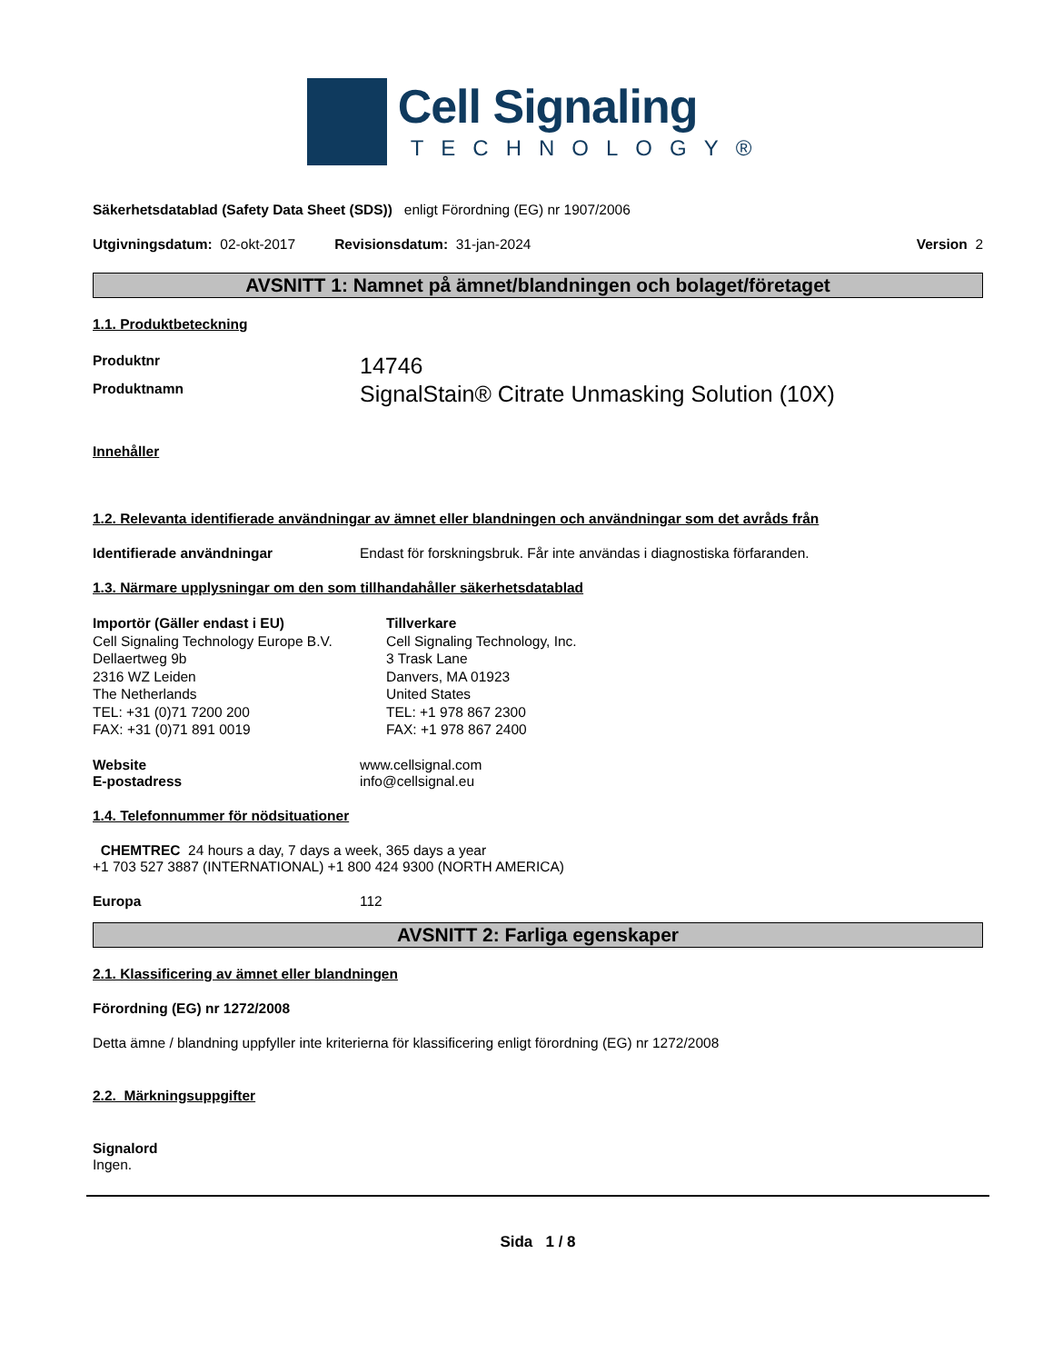Cell Signaling
TECHNOLOGY®
Säkerhetsdatablad (Safety Data Sheet (SDS)) enligt Förordning (EG) nr 1907/2006
Utgivningsdatum: 02-okt-2017 Revisionsdatum: 31-jan-2024 Version 2
AVSNITT 1: Namnet på ämnet/blandningen och bolaget/företaget
1.1. Produktbeteckning
Produktnr 14746
Produktnamn SignalStain® Citrate Unmasking Solution (10X)
Innehåller
1.2. Relevanta identifierade användningar av ämnet eller blandningen och användningar som det avråds från
Identifierade användningar Endast för forskningsbruk. Får inte användas i diagnostiska förfaranden.
1.3. Närmare upplysningar om den som tillhandahåller säkerhetsdatablad
Importör (Gäller endast i EU)
Cell Signaling Technology Europe B.V.
Dellaertweg 9b
2316 WZ Leiden
The Netherlands
TEL: +31 (0)71 7200 200
FAX: +31 (0)71 891 0019
Tillverkare
Cell Signaling Technology, Inc.
3 Trask Lane
Danvers, MA 01923
United States
TEL: +1 978 867 2300
FAX: +1 978 867 2400
Website www.cellsignal.com
E-postadress info@cellsignal.eu
1.4. Telefonnummer för nödsituationer
CHEMTREC 24 hours a day, 7 days a week, 365 days a year
+1 703 527 3887 (INTERNATIONAL) +1 800 424 9300 (NORTH AMERICA)
Europa 112
AVSNITT 2: Farliga egenskaper
2.1. Klassificering av ämnet eller blandningen
Förordning (EG) nr 1272/2008
Detta ämne / blandning uppfyller inte kriterierna för klassificering enligt förordning (EG) nr 1272/2008
2.2. Märkningsuppgifter
Signalord
Ingen.
Sida 1 / 8